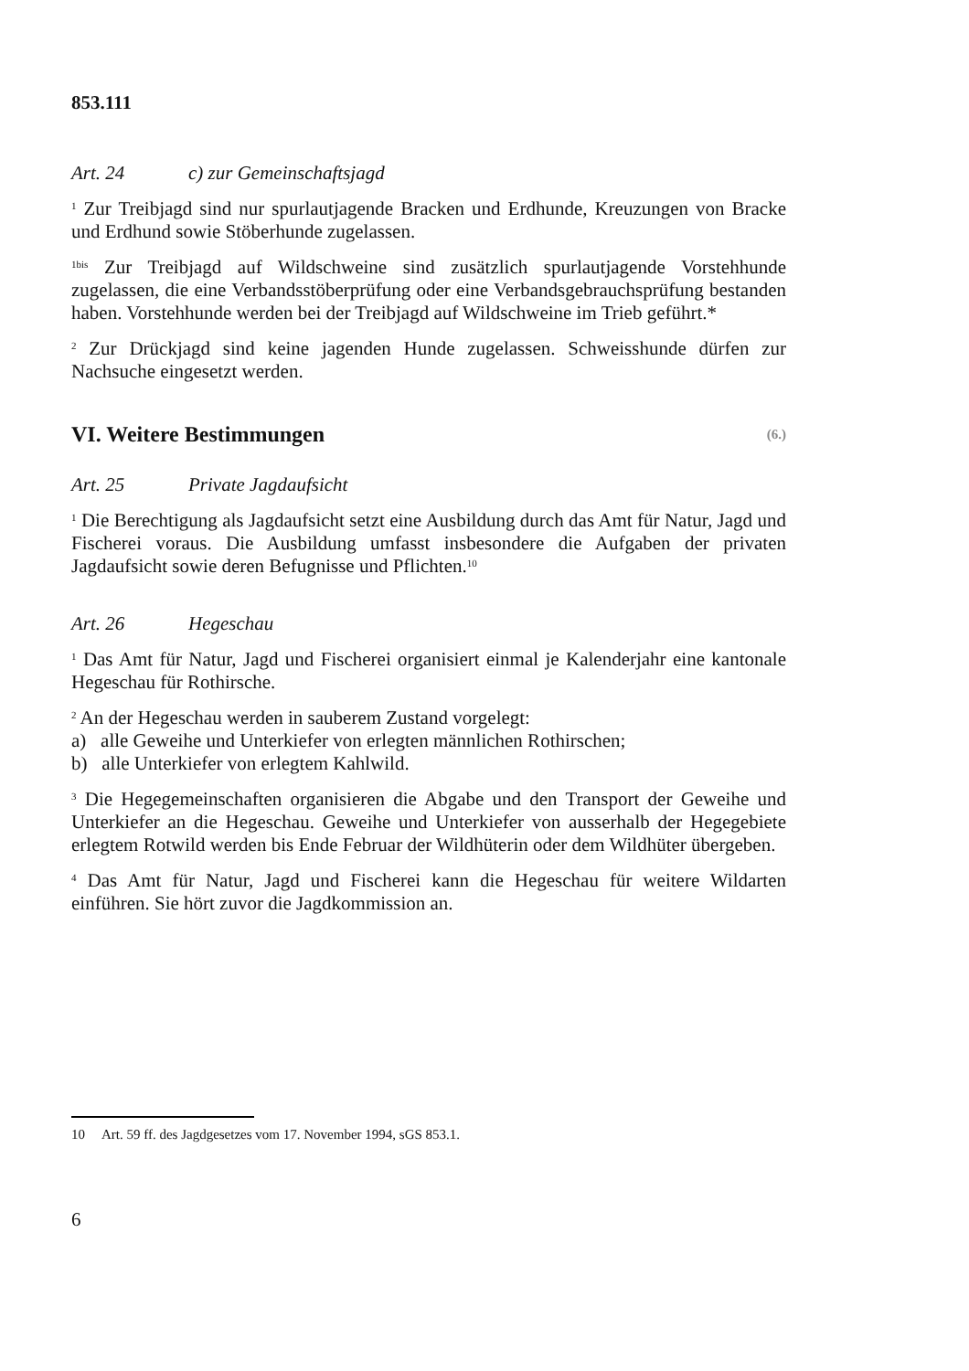853.111
Art. 24 c) zur Gemeinschaftsjagd
<sup>1</sup> Zur Treibjagd sind nur spurlautjagende Bracken und Erdhunde, Kreuzungen von Bracke und Erdhund sowie Stöberhunde zugelassen.
<sup>1bis</sup> Zur Treibjagd auf Wildschweine sind zusätzlich spurlautjagende Vorstehhunde zugelassen, die eine Verbandsstöberprüfung oder eine Verbandsgebrauchsprüfung bestanden haben. Vorstehhunde werden bei der Treibjagd auf Wildschweine im Trieb geführt.*
<sup>2</sup> Zur Drückjagd sind keine jagenden Hunde zugelassen. Schweisshunde dürfen zur Nachsuche eingesetzt werden.
VI. Weitere Bestimmungen (6.)
Art. 25 Private Jagdaufsicht
<sup>1</sup> Die Berechtigung als Jagdaufsicht setzt eine Ausbildung durch das Amt für Natur, Jagd und Fischerei voraus. Die Ausbildung umfasst insbesondere die Aufgaben der privaten Jagdaufsicht sowie deren Befugnisse und Pflichten.<sup>10</sup>
Art. 26 Hegeschau
<sup>1</sup> Das Amt für Natur, Jagd und Fischerei organisiert einmal je Kalenderjahr eine kantonale Hegeschau für Rothirsche.
<sup>2</sup> An der Hegeschau werden in sauberem Zustand vorgelegt:
a) alle Geweihe und Unterkiefer von erlegten männlichen Rothirschen;
b) alle Unterkiefer von erlegtem Kahlwild.
<sup>3</sup> Die Hegegemeinschaften organisieren die Abgabe und den Transport der Geweihe und Unterkiefer an die Hegeschau. Geweihe und Unterkiefer von ausserhalb der Hegegebiete erlegtem Rotwild werden bis Ende Februar der Wildhüterin oder dem Wildhüter übergeben.
<sup>4</sup> Das Amt für Natur, Jagd und Fischerei kann die Hegeschau für weitere Wildarten einführen. Sie hört zuvor die Jagdkommission an.
10 Art. 59 ff. des Jagdgesetzes vom 17. November 1994, sGS 853.1.
6